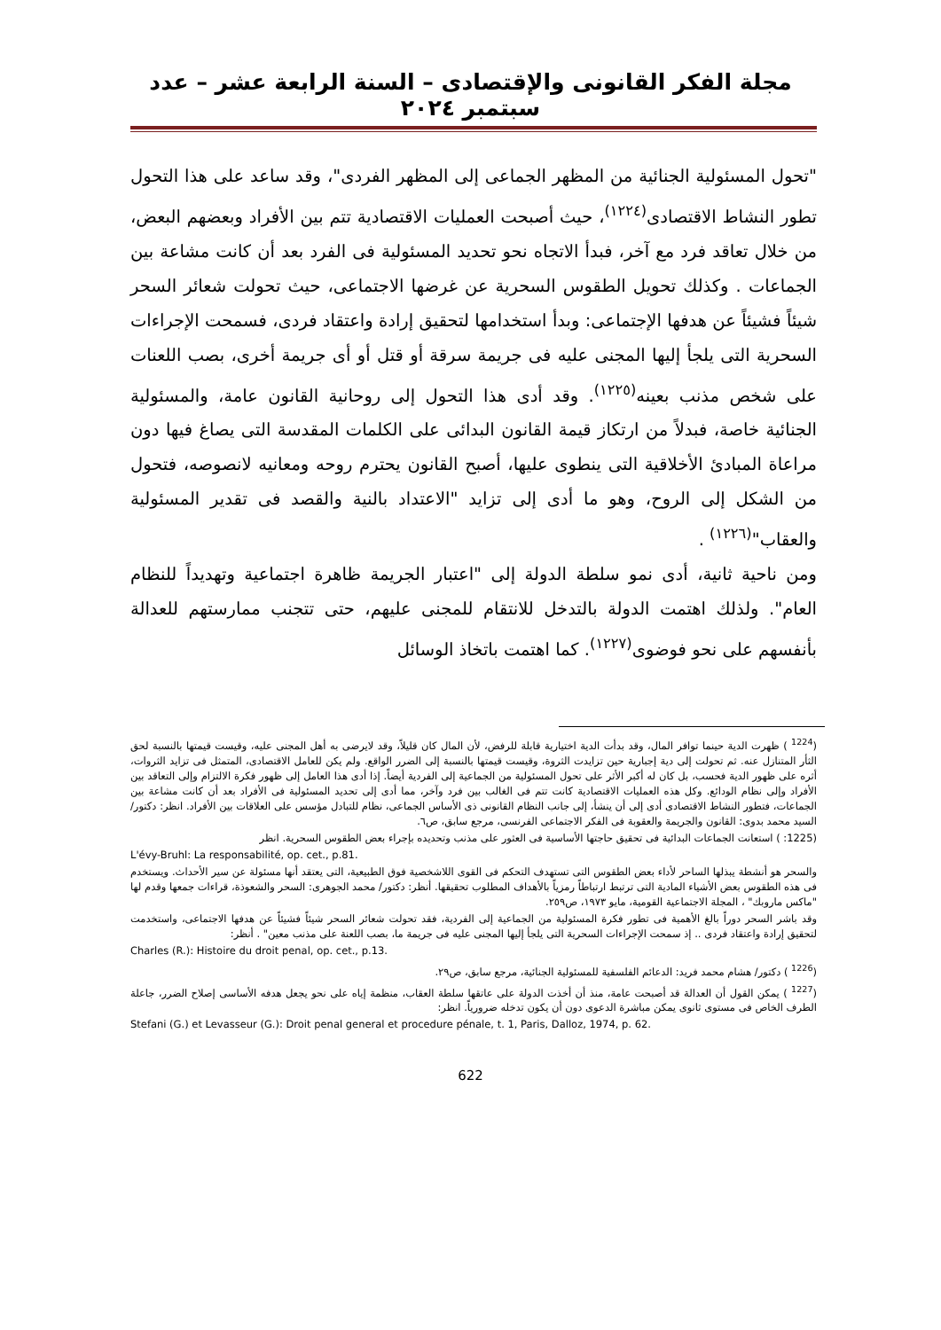مجلة الفكر القانونى والإقتصادى – السنة الرابعة عشر – عدد سبتمبر ٢٠٢٤
"تحول المسئولية الجنائية من المظهر الجماعى إلى المظهر الفردى"، وقد ساعد على هذا التحول تطور النشاط الاقتصادى<sup>(١٢٢٤)</sup>، حيث أصبحت العمليات الاقتصادية تتم بين الأفراد وبعضهم البعض، من خلال تعاقد فرد مع آخر، فبدأ الاتجاه نحو تحديد المسئولية فى الفرد بعد أن كانت مشاعة بين الجماعات . وكذلك تحويل الطقوس السحرية عن غرضها الاجتماعى، حيث تحولت شعائر السحر شيئاً فشيئاً عن هدفها الإجتماعى: وبدأ استخدامها لتحقيق إرادة واعتقاد فردى، فسمحت الإجراءات السحرية التى يلجأ إليها المجنى عليه فى جريمة سرقة أو قتل أو أى جريمة أخرى، بصب اللعنات على شخص مذنب بعينه<sup>(١٢٢٥)</sup>. وقد أدى هذا التحول إلى روحانية القانون عامة، والمسئولية الجنائية خاصة، فبدلاً من ارتكاز قيمة القانون البدائى على الكلمات المقدسة التى يصاغ فيها دون مراعاة المبادئ الأخلاقية التى ينطوى عليها، أصبح القانون يحترم روحه ومعانيه لانصوصه، فتحول من الشكل إلى الروح، وهو ما أدى إلى تزايد "الاعتداد بالنية والقصد فى تقدير المسئولية والعقاب"<sup>(١٢٢٦)</sup> .
ومن ناحية ثانية، أدى نمو سلطة الدولة إلى "اعتبار الجريمة ظاهرة اجتماعية وتهديداً للنظام العام". ولذلك اهتمت الدولة بالتدخل للانتقام للمجنى عليهم، حتى تتجنب ممارستهم للعدالة بأنفسهم على نحو فوضوى<sup>(١٢٢٧)</sup>. كما اهتمت باتخاذ الوسائل
(<sup>1224</sup> ) ظهرت الدية حينما توافر المال، وقد بدأت الدية اختيارية قابلة للرفض، لأن المال كان قليلاً، وقد لايرضى به أهل المجنى عليه، وقيست قيمتها بالنسبة لحق الثأر المتنازل عنه. ثم تحولت إلى دية إجبارية حين تزايدت الثروة، وقيست قيمتها بالنسبة إلى الضرر الواقع. ولم يكن للعامل الاقتصادى، المتمثل فى تزايد الثروات، أثره على ظهور الدية فحسب، بل كان له أكبر الأثر على تحول المسئولية من الجماعية إلى الفردية أيضاً. إذا أدى هذا العامل إلى ظهور فكرة الالتزام وإلى التعاقد بين الأفراد وإلى نظام الودائع. وكل هذه العمليات الاقتصادية كانت تتم فى الغالب بين فرد وآخر، مما أدى إلى تحديد المسئولية فى الأفراد بعد أن كانت مشاعة بين الجماعات، فتطور النشاط الاقتصادى أدى إلى أن ينشأ، إلى جانب النظام القانونى ذى الأساس الجماعى، نظام للتبادل مؤسس على العلاقات بين الأفراد. انظر: دكتور/ السيد محمد بدوى: القانون والجريمة والعقوبة فى الفكر الاجتماعى الفرنسى، مرجع سابق، ص٦.
(1225: ) استعانت الجماعات البدائية فى تحقيق حاجتها الأساسية فى العثور على مذنب وتحديده بإجراء بعض الطقوس السحرية. انظر
L'évy-Bruhl: La responsabilité, op. cet., p.81.
والسحر هو أنشطة يبذلها الساحر لأداء بعض الطقوس التى تستهدف التحكم فى القوى اللاشخصية فوق الطبيعية، التى يعتقد أنها مسئولة عن سير الأحداث. ويستخدم فى هذه الطقوس بعض الأشياء المادية التى ترتبط ارتباطاً رمزياً بالأهداف المطلوب تحقيقها. أنظر: دكتور/ محمد الجوهرى: السحر والشعوذة، قراءات جمعها وقدم لها "ماكس ماروبك" ، المجلة الاجتماعية القومية، مايو ١٩٧٣، ص٢٥٩.
وقد باشر السحر دوراً بالغ الأهمية فى تطور فكرة المسئولية من الجماعية إلى الفردية، فقد تحولت شعائر السحر شيئاً فشيئاً عن هدفها الاجتماعى، واستخدمت لتحقيق إرادة واعتقاد فردى .. إذ سمحت الإجراءات السحرية التى يلجأ إليها المجنى عليه فى جريمة ما، بصب اللعنة على مذنب معين" . أنظر:
Charles (R.): Histoire du droit penal, op. cet., p.13.
(<sup>1226</sup> ) دكتور/ هشام محمد فريد: الدعائم الفلسفية للمسئولية الجنائية، مرجع سابق، ص٢٩.
(<sup>1227</sup> ) يمكن القول أن العدالة قد أصبحت عامة، منذ أن أخذت الدولة على عاتقها سلطة العقاب، منظمة إياه على نحو يجعل هدفه الأساسى إصلاح الضرر، جاعلة الطرف الخاص فى مستوى ثانوى يمكن مباشرة الدعوى دون أن يكون تدخله ضرورياً. انظر:
Stefani (G.) et Levasseur (G.): Droit penal general et procedure pénale, t. 1, Paris, Dalloz, 1974, p. 62.
622